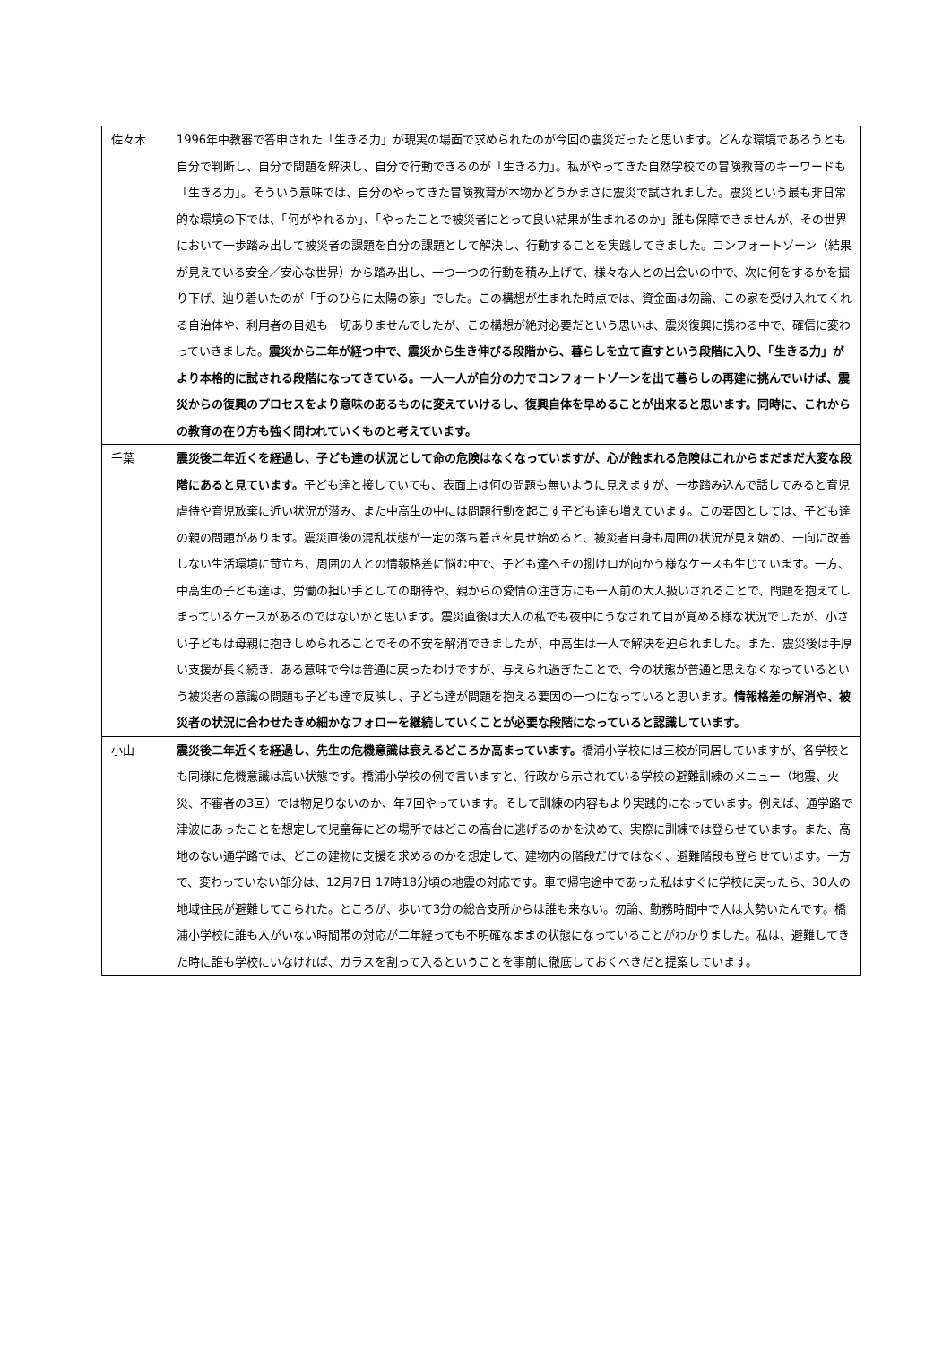| 佐々木 | 1996年中教審で答申された「生きる力」が現実の場面で求められたのが今回の震災だったと思います。どんな環境であろうとも自分で判断し、自分で問題を解決し、自分で行動できるのが「生きる力」。私がやってきた自然学校での冒険教育のキーワードも「生きる力」。そういう意味では、自分のやってきた冒険教育が本物かどうかまさに震災で試されました。震災という最も非日常的な環境の下では、「何がやれるか」、「やったことで被災者にとって良い結果が生まれるのか」誰も保障できませんが、その世界において一歩踏み出して被災者の課題を自分の課題として解決し、行動することを実践してきました。コンフォートゾーン（結果が見えている安全／安心な世界）から踏み出し、一つ一つの行動を積み上げて、様々な人との出会いの中で、次に何をするかを掘り下げ、辿り着いたのが「手のひらに太陽の家」でした。この構想が生まれた時点では、資金面は勿論、この家を受け入れてくれる自治体や、利用者の目処も一切ありませんでしたが、この構想が絶対必要だという思いは、震災復興に携わる中で、確信に変わっていきました。 震災から二年が経つ中で、震災から生き伸びる段階から、暮らしを立て直すという段階に入り、「生きる力」がより本格的に試される段階になってきている。一人一人が自分の力でコンフォートゾーンを出て暮らしの再建に挑んでいけば、震災からの復興のプロセスをより意味のあるものに変えていけるし、復興自体を早めることが出来ると思います。同時に、これからの教育の在り方も強く問われていくものと考えています。 |
| 千葉 | 震災後二年近くを経過し、子ども達の状況として命の危険はなくなっていますが、心が蝕まれる危険はこれからまだまだ大変な段階にあると見ています。 子ども達と接していても、表面上は何の問題も無いように見えますが、一歩踏み込んで話してみると育児虐待や育児放棄に近い状況が潜み、また中高生の中には問題行動を起こす子ども達も増えています。この要因としては、子ども達の親の問題があります。震災直後の混乱状態が一定の落ち着きを見せ始めると、被災者自身も周囲の状況が見え始め、一向に改善しない生活環境に苛立ち、周囲の人との情報格差に悩む中で、子ども達へその捌け口が向かう様なケースも生じています。一方、中高生の子ども達は、労働の担い手としての期待や、親からの愛情の注ぎ方にも一人前の大人扱いされることで、問題を抱えてしまっているケースがあるのではないかと思います。震災直後は大人の私でも夜中にうなされて目が覚める様な状況でしたが、小さい子どもは母親に抱きしめられることでその不安を解消できましたが、中高生は一人で解決を迫られました。また、震災後は手厚い支援が長く続き、ある意味で今は普通に戻ったわけですが、与えられ過ぎたことで、今の状態が普通と思えなくなっているという被災者の意識の問題も子ども達で反映し、子ども達が問題を抱える要因の一つになっていると思います。 情報格差の解消や、被災者の状況に合わせたきめ細かなフォローを継続していくことが必要な段階になっていると認識しています。 |
| 小山 | 震災後二年近くを経過し、先生の危機意識は衰えるどころか高まっています。 橋浦小学校には三校が同居していますが、各学校とも同様に危機意識は高い状態です。橋浦小学校の例で言いますと、行政から示されている学校の避難訓練のメニュー（地震、火災、不審者の3回）では物足りないのか、年7回やっています。そして訓練の内容もより実践的になっています。例えば、通学路で津波にあったことを想定して児童毎にどの場所ではどこの高台に逃げるのかを決めて、実際に訓練では登らせています。また、高地のない通学路では、どこの建物に支援を求めるのかを想定して、建物内の階段だけではなく、避難階段も登らせています。一方で、変わっていない部分は、12月7日 17時18分頃の地震の対応です。車で帰宅途中であった私はすぐに学校に戻ったら、30人の地域住民が避難してこられた。ところが、歩いて3分の総合支所からは誰も来ない。勿論、勤務時間中で人は大勢いたんです。橋浦小学校に誰も人がいない時間帯の対応が二年経っても不明確なままの状態になっていることがわかりました。私は、避難してきた時に誰も学校にいなければ、ガラスを割って入るということを事前に徹底しておくべきだと提案しています。 |